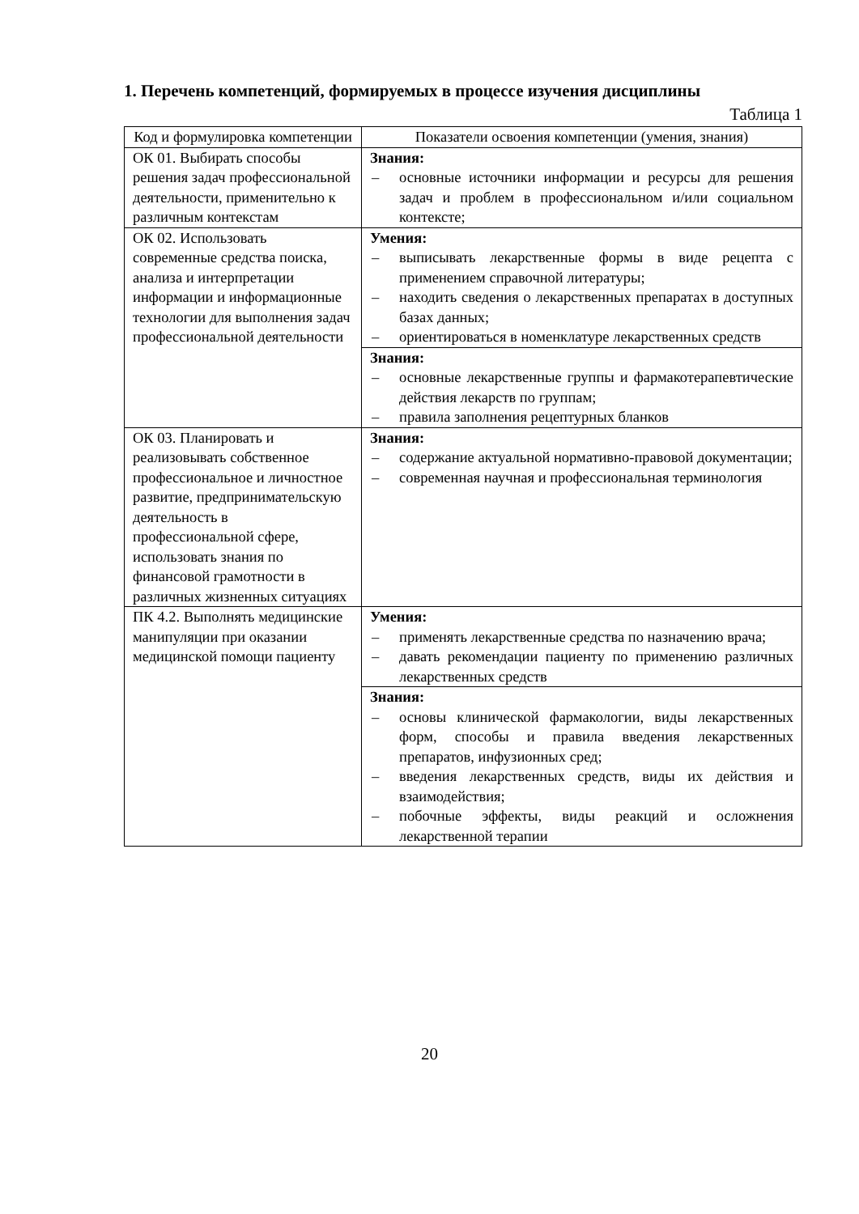1. Перечень компетенций, формируемых в процессе изучения дисциплины
Таблица 1
| Код и формулировка компетенции | Показатели освоения компетенции (умения, знания) |
| --- | --- |
| ОК 01. Выбирать способы решения задач профессиональной деятельности, применительно к различным контекстам | Знания: – основные источники информации и ресурсы для решения задач и проблем в профессиональном и/или социальном контексте; |
| ОК 02. Использовать современные средства поиска, анализа и интерпретации информации и информационные технологии для выполнения задач профессиональной деятельности | Умения: – выписывать лекарственные формы в виде рецепта с применением справочной литературы; – находить сведения о лекарственных препаратах в доступных базах данных; – ориентироваться в номенклатуре лекарственных средств |
| | Знания: – основные лекарственные группы и фармакотерапевтические действия лекарств по группам; – правила заполнения рецептурных бланков |
| ОК 03. Планировать и реализовывать собственное профессиональное и личностное развитие, предпринимательскую деятельность в профессиональной сфере, использовать знания по финансовой грамотности в различных жизненных ситуациях | Знания: – содержание актуальной нормативно-правовой документации; – современная научная и профессиональная терминология |
| ПК 4.2. Выполнять медицинские манипуляции при оказании медицинской помощи пациенту | Умения: – применять лекарственные средства по назначению врача; – давать рекомендации пациенту по применению различных лекарственных средств |
| | Знания: – основы клинической фармакологии, виды лекарственных форм, способы и правила введения лекарственных препаратов, инфузионных сред; – введения лекарственных средств, виды их действия и взаимодействия; – побочные эффекты, виды реакций и осложнения лекарственной терапии |
20